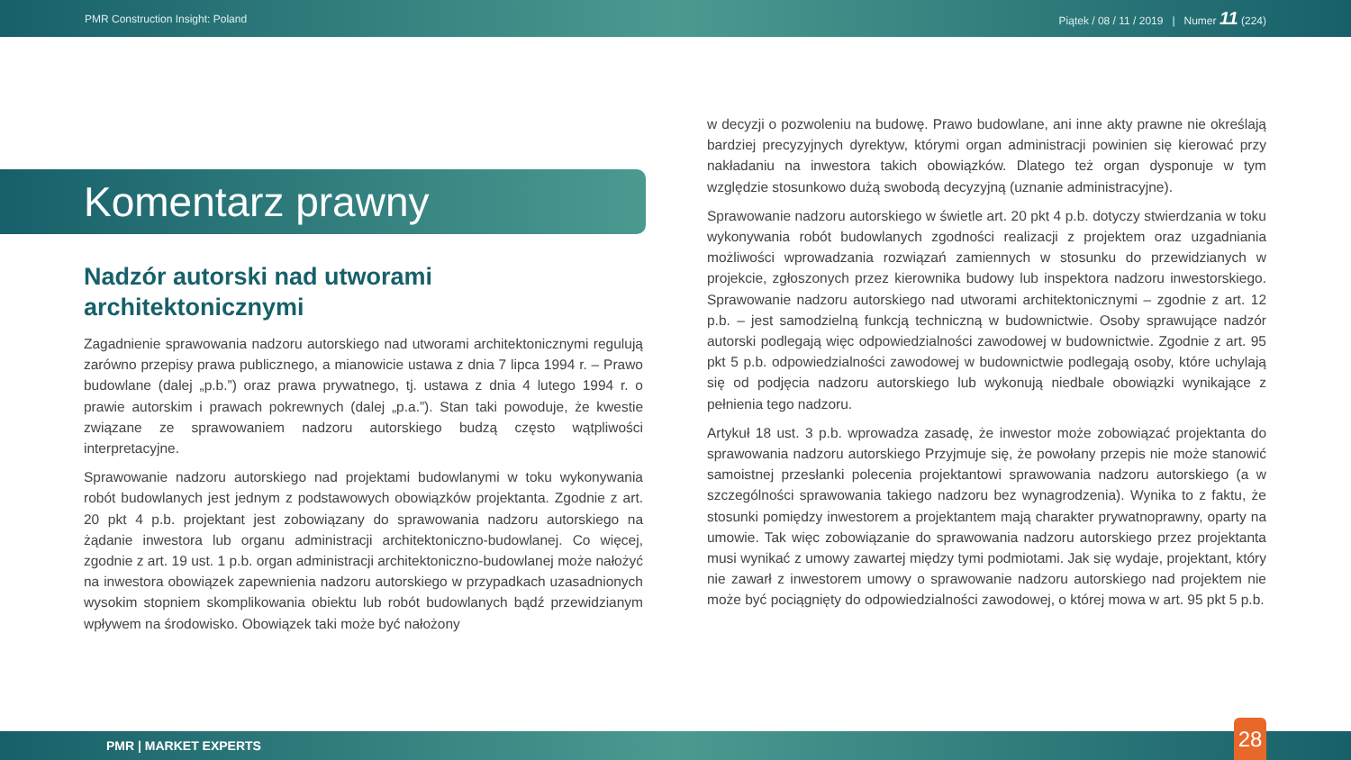PMR Construction Insight: Poland Piątek / 08 / 11 / 2019 | Numer 11 (224)
Komentarz prawny
Nadzór autorski nad utworami architektonicznymi
Zagadnienie sprawowania nadzoru autorskiego nad utworami architektonicznymi regulują zarówno przepisy prawa publicznego, a mianowicie ustawa z dnia 7 lipca 1994 r. – Prawo budowlane (dalej „p.b.”) oraz prawa prywatnego, tj. ustawa z dnia 4 lutego 1994 r. o prawie autorskim i prawach pokrewnych (dalej „p.a.”). Stan taki powoduje, że kwestie związane ze sprawowaniem nadzoru autorskiego budzą często wątpliwości interpretacyjne.
Sprawowanie nadzoru autorskiego nad projektami budowlanymi w toku wykonywania robót budowlanych jest jednym z podstawowych obowiązków projektanta. Zgodnie z art. 20 pkt 4 p.b. projektant jest zobowiązany do sprawowania nadzoru autorskiego na żądanie inwestora lub organu administracji architektoniczno-budowlanej. Co więcej, zgodnie z art. 19 ust. 1 p.b. organ administracji architektoniczno-budowlanej może nałożyć na inwestora obowiązek zapewnienia nadzoru autorskiego w przypadkach uzasadnionych wysokim stopniem skomplikowania obiektu lub robót budowlanych bądź przewidzianym wpływem na środowisko. Obowiązek taki może być nałożony
w decyzji o pozwoleniu na budowę. Prawo budowlane, ani inne akty prawne nie określają bardziej precyzyjnych dyrektyw, którymi organ administracji powinien się kierować przy nakładaniu na inwestora takich obowiązków. Dlatego też organ dysponuje w tym względzie stosunkowo dużą swobodą decyzyjną (uznanie administracyjne).
Sprawowanie nadzoru autorskiego w świetle art. 20 pkt 4 p.b. dotyczy stwierdzania w toku wykonywania robót budowlanych zgodności realizacji z projektem oraz uzgadniania możliwości wprowadzania rozwiązań zamiennych w stosunku do przewidzianych w projekcie, zgłoszonych przez kierownika budowy lub inspektora nadzoru inwestorskiego. Sprawowanie nadzoru autorskiego nad utworami architektonicznymi – zgodnie z art. 12 p.b. – jest samodzielną funkcją techniczną w budownictwie. Osoby sprawujące nadzór autorski podlegają więc odpowiedzialności zawodowej w budownictwie. Zgodnie z art. 95 pkt 5 p.b. odpowiedzialności zawodowej w budownictwie podlegają osoby, które uchylają się od podjęcia nadzoru autorskiego lub wykonują niedbale obowiązki wynikające z pełnienia tego nadzoru.
Artykuł 18 ust. 3 p.b. wprowadza zasadę, że inwestor może zobowiązać projektanta do sprawowania nadzoru autorskiego Przyjmuje się, że powołany przepis nie może stanowić samoistnej przesłanki polecenia projektantowi sprawowania nadzoru autorskiego (a w szczególności sprawowania takiego nadzoru bez wynagrodzenia). Wynika to z faktu, że stosunki pomiędzy inwestorem a projektantem mają charakter prywatnoprawny, oparty na umowie. Tak więc zobowiązanie do sprawowania nadzoru autorskiego przez projektanta musi wynikać z umowy zawartej między tymi podmiotami. Jak się wydaje, projektant, który nie zawarł z inwestorem umowy o sprawowanie nadzoru autorskiego nad projektem nie może być pociągnięty do odpowiedzialności zawodowej, o której mowa w art. 95 pkt 5 p.b.
PMR | MARKET EXPERTS 28